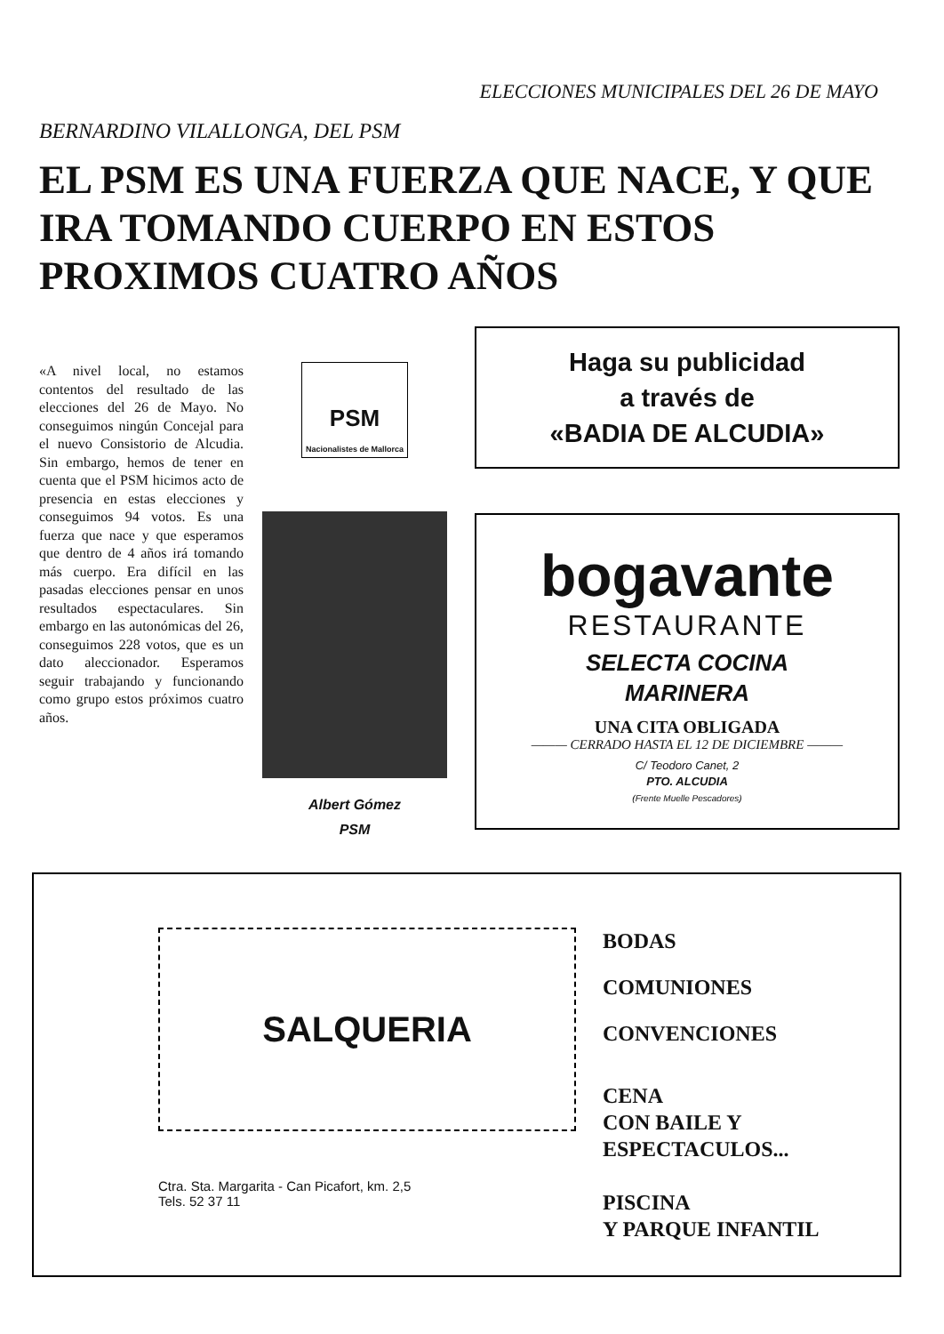ELECCIONES MUNICIPALES DEL 26 DE MAYO
BERNARDINO VILALLONGA, DEL PSM
EL PSM ES UNA FUERZA QUE NACE, Y QUE IRA TOMANDO CUERPO EN ESTOS PROXIMOS CUATRO AÑOS
«A nivel local, no estamos contentos del resultado de las elecciones del 26 de Mayo. No conseguimos ningún Concejal para el nuevo Consistorio de Alcudia. Sin embargo, hemos de tener en cuenta que el PSM hicimos acto de presencia en estas elecciones y conseguimos 94 votos. Es una fuerza que nace y que esperamos que dentro de 4 años irá tomando más cuerpo. Era difícil en las pasadas elecciones pensar en unos resultados espectaculares. Sin embargo en las autonómicas del 26, conseguimos 228 votos, que es un dato aleccionador. Esperamos seguir trabajando y funcionando como grupo estos próximos cuatro años.
PSM
Nacionalistes de Mallorca
Albert Gómez
PSM
Haga su publicidad
a través de
«BADIA DE ALCUDIA»
bogavante
RESTAURANTE
SELECTA COCINA
MARINERA
UNA CITA OBLIGADA
——— CERRADO HASTA EL 12 DE DICIEMBRE ———
C/ Teodoro Canet, 2
PTO. ALCUDIA
(Frente Muelle Pescadores)
SALQUERIA
Ctra. Sta. Margarita - Can Picafort, km. 2,5
Tels. 52 37 11
BODAS
COMUNIONES
CONVENCIONES
CENA
CON BAILE Y
ESPECTACULOS...
PISCINA
Y PARQUE INFANTIL